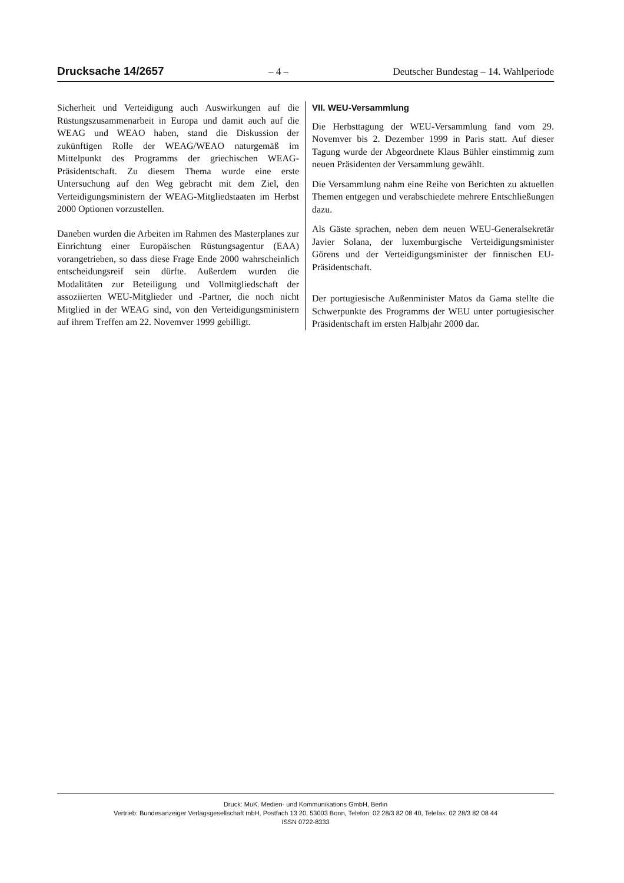Drucksache 14/2657 – 4 – Deutscher Bundestag – 14. Wahlperiode
Sicherheit und Verteidigung auch Auswirkungen auf die Rüstungszusammenarbeit in Europa und damit auch auf die WEAG und WEAO haben, stand die Diskussion der zukünftigen Rolle der WEAG/WEAO naturgemäß im Mittelpunkt des Programms der griechischen WEAG-Präsidentschaft. Zu diesem Thema wurde eine erste Untersuchung auf den Weg gebracht mit dem Ziel, den Verteidigungsministern der WEAG-Mitgliedstaaten im Herbst 2000 Optionen vorzustellen.
Daneben wurden die Arbeiten im Rahmen des Masterplanes zur Einrichtung einer Europäischen Rüstungsagentur (EAA) vorangetrieben, so dass diese Frage Ende 2000 wahrscheinlich entscheidungsreif sein dürfte. Außerdem wurden die Modalitäten zur Beteiligung und Vollmitgliedschaft der assoziierten WEU-Mitglieder und -Partner, die noch nicht Mitglied in der WEAG sind, von den Verteidigungsministern auf ihrem Treffen am 22. Novemver 1999 gebilligt.
VII. WEU-Versammlung
Die Herbsttagung der WEU-Versammlung fand vom 29. Novemver bis 2. Dezember 1999 in Paris statt. Auf dieser Tagung wurde der Abgeordnete Klaus Bühler einstimmig zum neuen Präsidenten der Versammlung gewählt.
Die Versammlung nahm eine Reihe von Berichten zu aktuellen Themen entgegen und verabschiedete mehrere Entschließungen dazu.
Als Gäste sprachen, neben dem neuen WEU-Generalsekretär Javier Solana, der luxemburgische Verteidigungsminister Görens und der Verteidigungsminister der finnischen EU-Präsidentschaft.
Der portugiesische Außenminister Matos da Gama stellte die Schwerpunkte des Programms der WEU unter portugiesischer Präsidentschaft im ersten Halbjahr 2000 dar.
Druck: MuK. Medien- und Kommunikations GmbH, Berlin
Vertrieb: Bundesanzeiger Verlagsgesellschaft mbH, Postfach 13 20, 53003 Bonn, Telefon: 02 28/3 82 08 40, Telefax. 02 28/3 82 08 44
ISSN 0722-8333